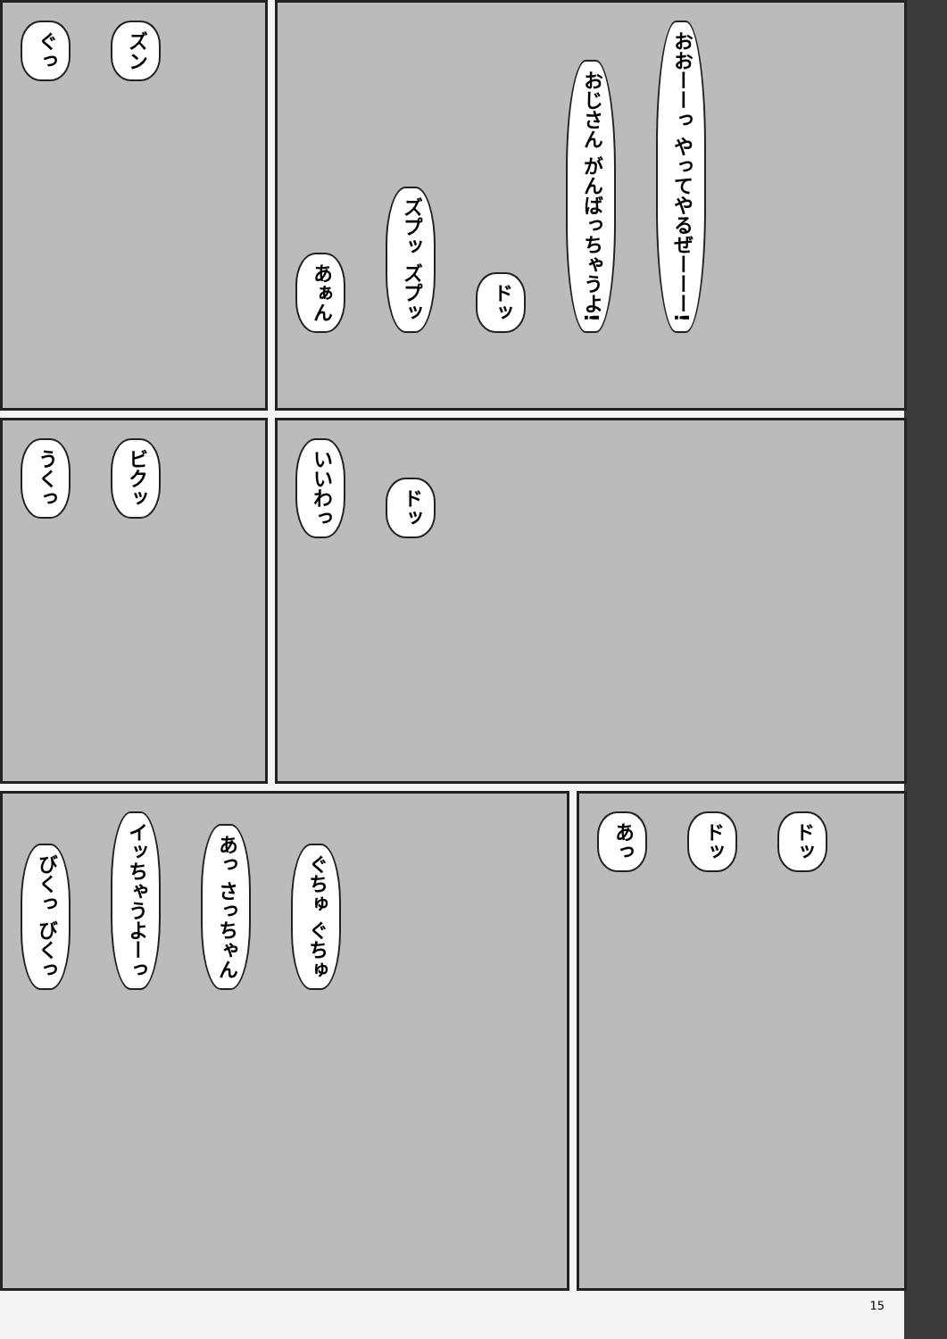ぐっ ズン
あぁん ズプッ ズプッ ドッ おじさん がんばっちゃうよ! おおーーっ やってやるぜーーー!
うくっ ビクッ
いいわっ ドッ
びくっ びくっ イッちゃうよーっ あっ さっちゃん ぐちゅ ぐちゅ
あっ ドッ ドッ
15